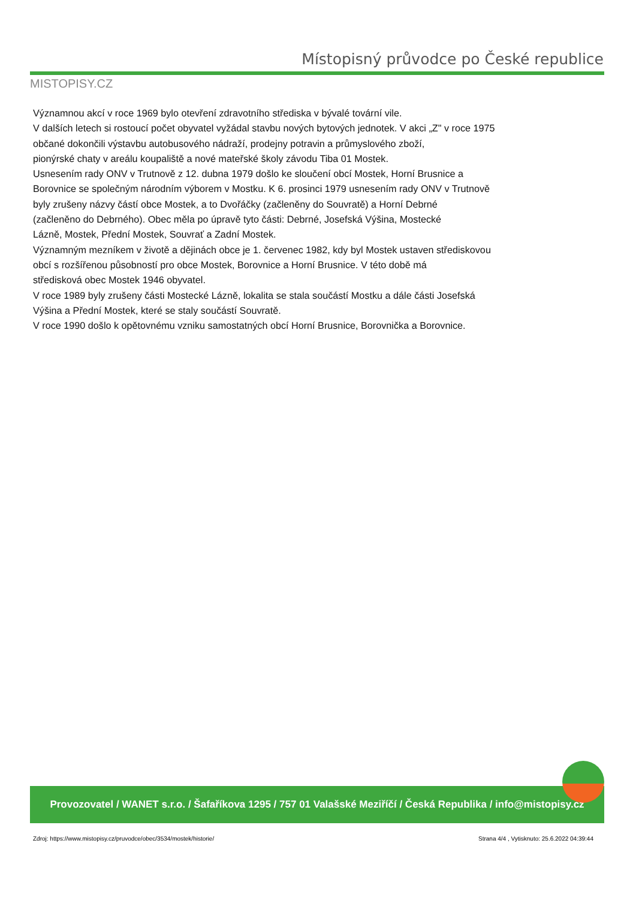MISTOPISY.CZ
Místopisný průvodce po České republice
Významnou akcí v roce 1969 bylo otevření zdravotního střediska v bývalé tovární vile.
V dalších letech si rostoucí počet obyvatel vyžádal stavbu nových bytových jednotek. V akci „Z" v roce 1975
občané dokončili výstavbu autobusového nádraží, prodejny potravin a průmyslového zboží,
pionýrské chaty v areálu koupaliště a nové mateřské školy závodu Tiba 01 Mostek.
Usnesením rady ONV v Trutnově z 12. dubna 1979 došlo ke sloučení obcí Mostek, Horní Brusnice a
Borovnice se společným národním výborem v Mostku. K 6. prosinci 1979 usnesením rady ONV v Trutnově
byly zrušeny názvy částí obce Mostek, a to Dvořáčky (začleněny do Souvratě) a Horní Debrné
(začleněno do Debrného). Obec měla po úpravě tyto části: Debrné, Josefská Výšina, Mostecké
Lázně, Mostek, Přední Mostek, Souvrať a Zadní Mostek.
Významným mezníkem v životě a dějinách obce je 1. červenec 1982, kdy byl Mostek ustaven střediskovou
obcí s rozšířenou působností pro obce Mostek, Borovnice a Horní Brusnice. V této době má
středisková obec Mostek 1946 obyvatel.
V roce 1989 byly zrušeny části Mostecké Lázně, lokalita se stala součástí Mostku a dále části Josefská
Výšina a Přední Mostek, které se staly součástí Souvratě.
V roce 1990 došlo k opětovnému vzniku samostatných obcí Horní Brusnice, Borovnička a Borovnice.
Provozovatel / WANET s.r.o. / Šafaříkova 1295 / 757 01 Valašské Meziříčí / Česká Republika / info@mistopisy.cz
Zdroj: https://www.mistopisy.cz/pruvodce/obec/3534/mostek/historie/ Strana 4/4 , Vytisknuto: 25.6.2022 04:39:44